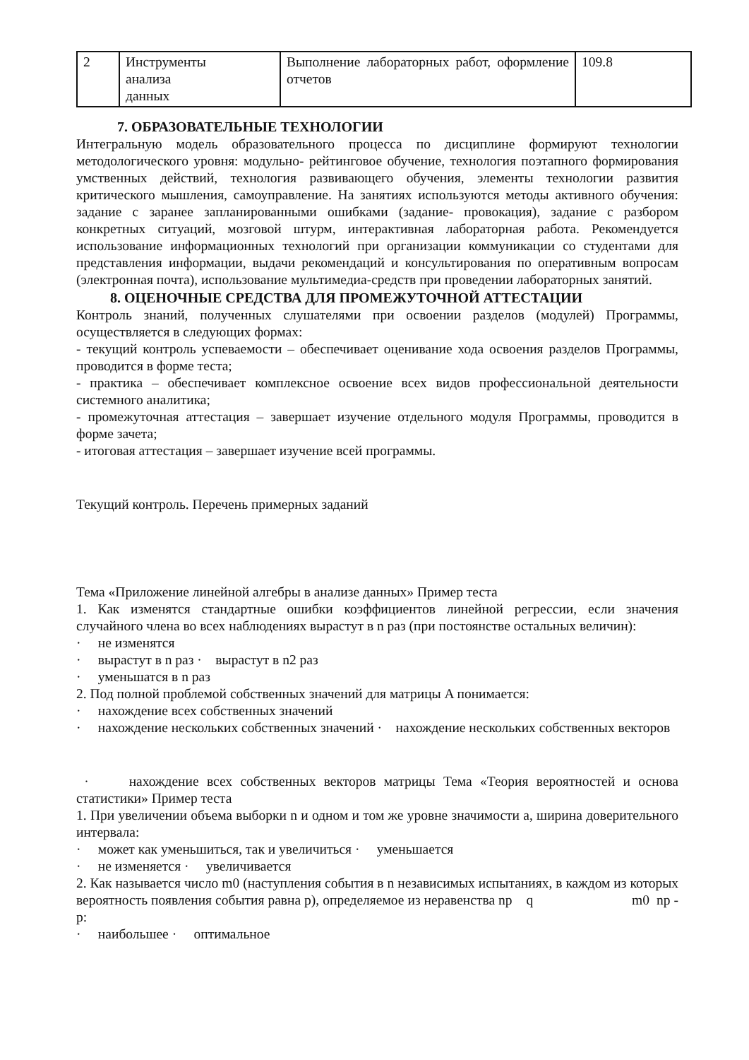| 2 | Инструменты анализа данных | Выполнение лабораторных работ, оформление отчетов | 109.8 |
7. ОБРАЗОВАТЕЛЬНЫЕ ТЕХНОЛОГИИ
Интегральную модель образовательного процесса по дисциплине формируют технологии методологического уровня: модульно- рейтинговое обучение, технология поэтапного формирования умственных действий, технология развивающего обучения, элементы технологии развития критического мышления, самоуправление. На занятиях используются методы активного обучения: задание с заранее запланированными ошибками (задание- провокация), задание с разбором конкретных ситуаций, мозговой штурм, интерактивная лабораторная работа. Рекомендуется использование информационных технологий при организации коммуникации со студентами для представления информации, выдачи рекомендаций и консультирования по оперативным вопросам (электронная почта), использование мультимедиа-средств при проведении лабораторных занятий.
8. ОЦЕНОЧНЫЕ СРЕДСТВА ДЛЯ ПРОМЕЖУТОЧНОЙ АТТЕСТАЦИИ
Контроль знаний, полученных слушателями при освоении разделов (модулей) Программы, осуществляется в следующих формах:
- текущий контроль успеваемости – обеспечивает оценивание хода освоения разделов Программы, проводится в форме теста;
- практика – обеспечивает комплексное освоение всех видов профессиональной деятельности системного аналитика;
- промежуточная аттестация – завершает изучение отдельного модуля Программы, проводится в форме зачета;
- итоговая аттестация – завершает изучение всей программы.
Текущий контроль. Перечень примерных заданий
Тема «Приложение линейной алгебры в анализе данных» Пример теста
1. Как изменятся стандартные ошибки коэффициентов линейной регрессии, если значения случайного члена во всех наблюдениях вырастут в n раз (при постоянстве остальных величин):
· не изменятся
· вырастут в n раз · вырастут в n2 раз
· уменьшатся в n раз
2. Под полной проблемой собственных значений для матрицы A понимается:
· нахождение всех собственных значений
· нахождение нескольких собственных значений · нахождение нескольких собственных векторов
· нахождение всех собственных векторов матрицы Тема «Теория вероятностей и основа статистики» Пример теста
1. При увеличении объема выборки n и одном и том же уровне значимости а, ширина доверительного интервала:
· может как уменьшиться, так и увеличиться · уменьшается
· не изменяется · увеличивается
2. Как называется число m0 (наступления события в n независимых испытаниях, в каждом из которых вероятность появления события равна p), определяемое из неравенства np q m0 np - p:
· наибольшее · оптимальное